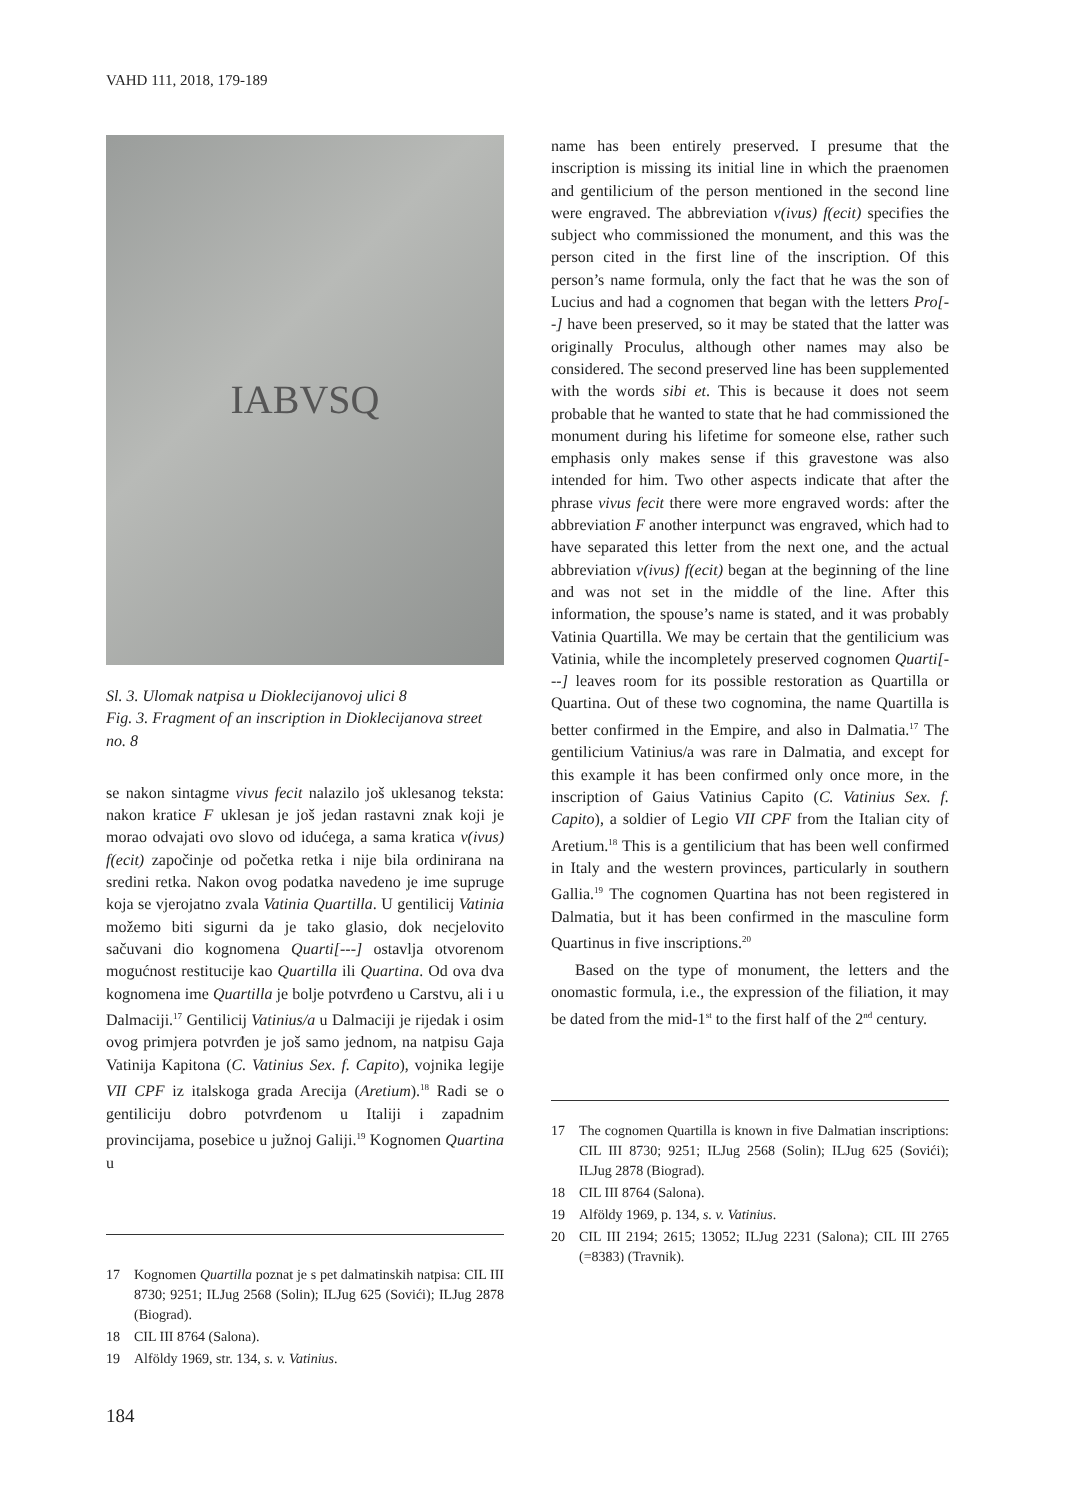VAHD 111, 2018, 179-189
IABVSQ
Sl. 3. Ulomak natpisa u Dioklecijanovoj ulici 8
Fig. 3. Fragment of an inscription in Dioklecijanova street no. 8
se nakon sintagme vivus fecit nalazilo još uklesanog teksta: nakon kratice F uklesan je još jedan rastavni znak koji je morao odvajati ovo slovo od idućega, a sama kratica v(ivus) f(ecit) započinje od početka retka i nije bila ordinirana na sredini retka. Nakon ovog podatka navedeno je ime supruge koja se vjerojatno zvala Vatinia Quartilla. U gentilicij Vatinia možemo biti sigurni da je tako glasio, dok necjelovito sačuvani dio kognomena Quarti[---] ostavlja otvorenom mogućnost restitucije kao Quartilla ili Quartina. Od ova dva kognomena ime Quartilla je bolje potvrđeno u Carstvu, ali i u Dalmaciji.<sup>17</sup> Gentilicij Vatinius/a u Dalmaciji je rijedak i osim ovog primjera potvrđen je još samo jednom, na natpisu Gaja Vatinija Kapitona (C. Vatinius Sex. f. Capito), vojnika legije VII CPF iz italskoga grada Arecija (Aretium).<sup>18</sup> Radi se o gentiliciju dobro potvrđenom u Italiji i zapadnim provincijama, posebice u južnoj Galiji.<sup>19</sup> Kognomen Quartina u
17 Kognomen Quartilla poznat je s pet dalmatinskih natpisa: CIL III 8730; 9251; ILJug 2568 (Solin); ILJug 625 (Sovići); ILJug 2878 (Biograd).
18 CIL III 8764 (Salona).
19 Alföldy 1969, str. 134, s. v. Vatinius.
name has been entirely preserved. I presume that the inscription is missing its initial line in which the praenomen and gentilicium of the person mentioned in the second line were engraved. The abbreviation v(ivus) f(ecit) specifies the subject who commissioned the monument, and this was the person cited in the first line of the inscription. Of this person’s name formula, only the fact that he was the son of Lucius and had a cognomen that began with the letters Pro[--] have been preserved, so it may be stated that the latter was originally Proculus, although other names may also be considered. The second preserved line has been supplemented with the words sibi et. This is because it does not seem probable that he wanted to state that he had commissioned the monument during his lifetime for someone else, rather such emphasis only makes sense if this gravestone was also intended for him. Two other aspects indicate that after the phrase vivus fecit there were more engraved words: after the abbreviation F another interpunct was engraved, which had to have separated this letter from the next one, and the actual abbreviation v(ivus) f(ecit) began at the beginning of the line and was not set in the middle of the line. After this information, the spouse’s name is stated, and it was probably Vatinia Quartilla. We may be certain that the gentilicium was Vatinia, while the incompletely preserved cognomen Quarti[---] leaves room for its possible restoration as Quartilla or Quartina. Out of these two cognomina, the name Quartilla is better confirmed in the Empire, and also in Dalmatia.<sup>17</sup> The gentilicium Vatinius/a was rare in Dalmatia, and except for this example it has been confirmed only once more, in the inscription of Gaius Vatinius Capito (C. Vatinius Sex. f. Capito), a soldier of Legio VII CPF from the Italian city of Aretium.<sup>18</sup> This is a gentilicium that has been well confirmed in Italy and the western provinces, particularly in southern Gallia.<sup>19</sup> The cognomen Quartina has not been registered in Dalmatia, but it has been confirmed in the masculine form Quartinus in five inscriptions.<sup>20</sup>
Based on the type of monument, the letters and the onomastic formula, i.e., the expression of the filiation, it may be dated from the mid-1<sup>st</sup> to the first half of the 2<sup>nd</sup> century.
17 The cognomen Quartilla is known in five Dalmatian inscriptions: CIL III 8730; 9251; ILJug 2568 (Solin); ILJug 625 (Sovići); ILJug 2878 (Biograd).
18 CIL III 8764 (Salona).
19 Alföldy 1969, p. 134, s. v. Vatinius.
20 CIL III 2194; 2615; 13052; ILJug 2231 (Salona); CIL III 2765 (=8383) (Travnik).
184